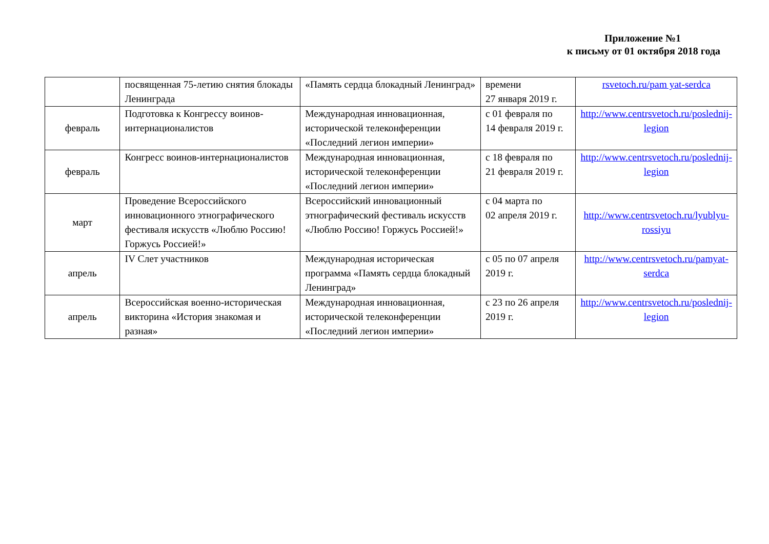Приложение №1
к письму от 01 октября 2018 года
| | посвященная 75-летию снятия блокады Ленинграда | «Память сердца блокадный Ленинград» | времени 27 января 2019 г. | rsvetoch.ru/pam yat-serdca |
| февраль | Подготовка к Конгрессу воинов-интернационалистов | Международная инновационная, исторической телеконференции «Последний легион империи» | с 01 февраля по 14 февраля 2019 г. | http://www.centrsvetoch.ru/poslednij-legion |
| февраль | Конгресс воинов-интернационалистов | Международная инновационная, исторической телеконференции «Последний легион империи» | с 18 февраля по 21 февраля 2019 г. | http://www.centrsvetoch.ru/poslednij-legion |
| март | Проведение Всероссийского инновационного этнографического фестиваля искусств «Люблю Россию! Горжусь Россией!» | Всероссийский инновационный этнографический фестиваль искусств «Люблю Россию! Горжусь Россией!» | с 04 марта по 02 апреля 2019 г. | http://www.centrsvetoch.ru/lyublyu-rossiyu |
| апрель | IV Слет участников | Международная историческая программа «Память сердца блокадный Ленинград» | с 05 по 07 апреля 2019 г. | http://www.centrsvetoch.ru/pamyat-serdca |
| апрель | Всероссийская военно-историческая викторина «История знакомая и разная» | Международная инновационная, исторической телеконференции «Последний легион империи» | с 23 по 26 апреля 2019 г. | http://www.centrsvetoch.ru/poslednij-legion |